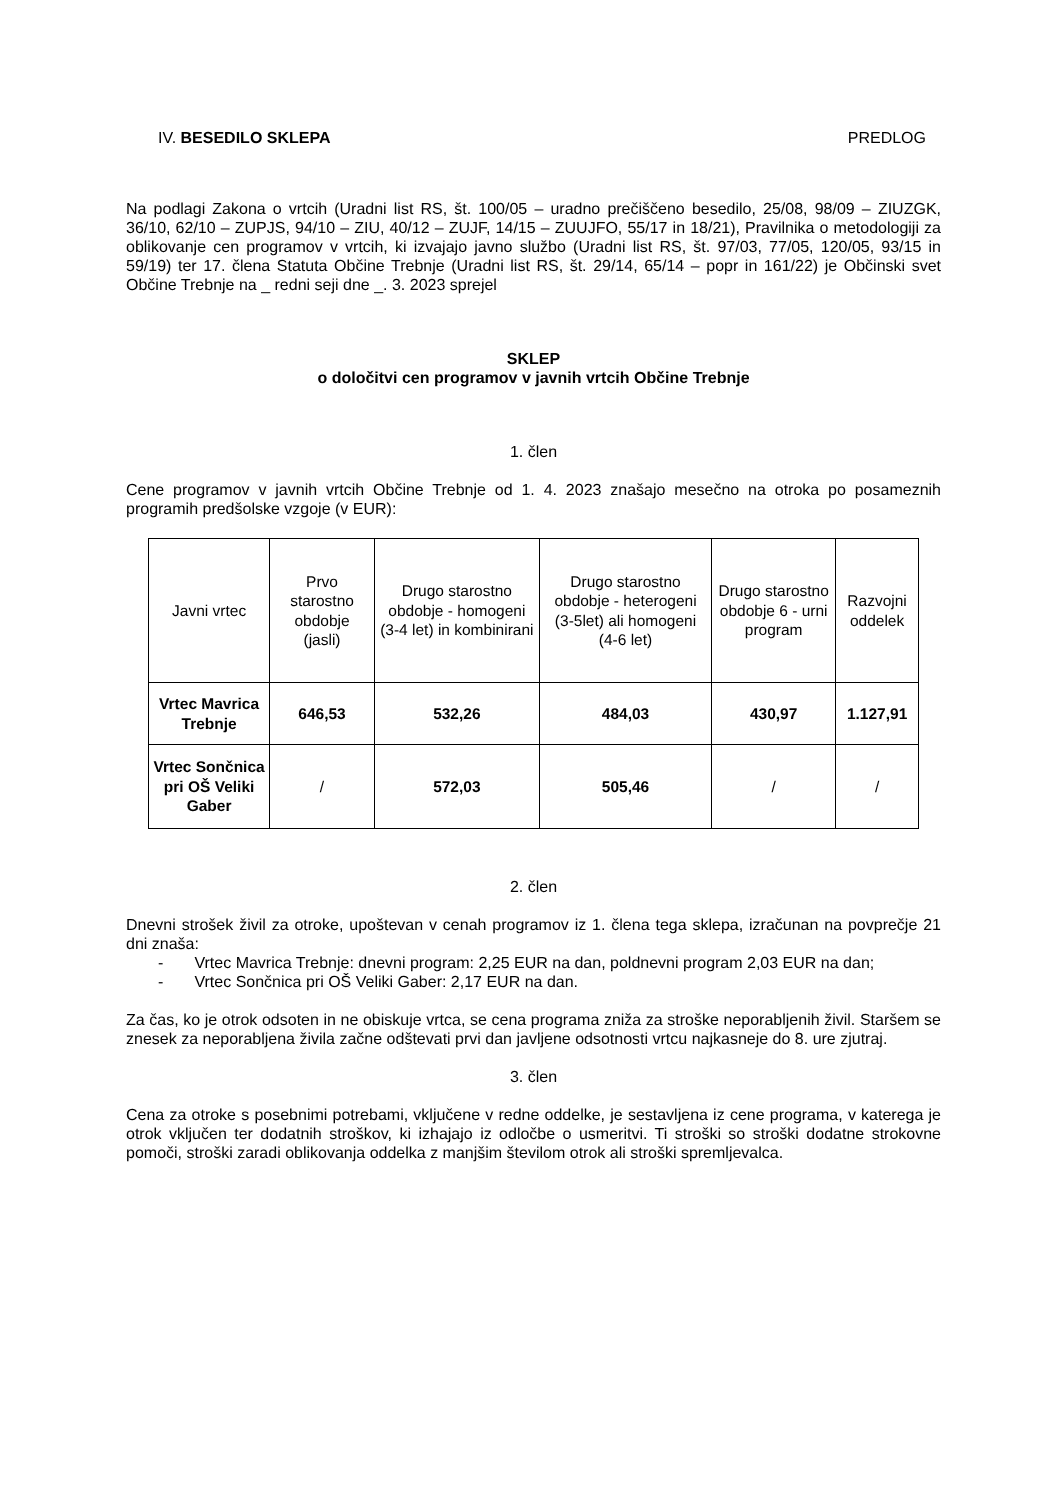IV. BESEDILO SKLEPA PREDLOG
Na podlagi Zakona o vrtcih (Uradni list RS, št. 100/05 – uradno prečiščeno besedilo, 25/08, 98/09 – ZIUZGK, 36/10, 62/10 – ZUPJS, 94/10 – ZIU, 40/12 – ZUJF, 14/15 – ZUUJFO, 55/17 in 18/21), Pravilnika o metodologiji za oblikovanje cen programov v vrtcih, ki izvajajo javno službo (Uradni list RS, št. 97/03, 77/05, 120/05, 93/15 in 59/19) ter 17. člena Statuta Občine Trebnje (Uradni list RS, št. 29/14, 65/14 – popr in 161/22) je Občinski svet Občine Trebnje na _ redni seji dne _. 3. 2023 sprejel
SKLEP
o določitvi cen programov v javnih vrtcih Občine Trebnje
1. člen
Cene programov v javnih vrtcih Občine Trebnje od 1. 4. 2023 znašajo mesečno na otroka po posameznih programih predšolske vzgoje (v EUR):
| Javni vrtec | Prvo starostno obdobje (jasli) | Drugo starostno obdobje - homogeni (3-4 let) in kombinirani | Drugo starostno obdobje - heterogeni (3-5let) ali homogeni (4-6 let) | Drugo starostno obdobje 6 - urni program | Razvojni oddelek |
| --- | --- | --- | --- | --- | --- |
| Vrtec Mavrica Trebnje | 646,53 | 532,26 | 484,03 | 430,97 | 1.127,91 |
| Vrtec Sončnica pri OŠ Veliki Gaber | / | 572,03 | 505,46 | / | / |
2. člen
Dnevni strošek živil za otroke, upoštevan v cenah programov iz 1. člena tega sklepa, izračunan na povprečje 21 dni znaša:
- Vrtec Mavrica Trebnje: dnevni program: 2,25 EUR na dan, poldnevni program 2,03 EUR na dan;
- Vrtec Sončnica pri OŠ Veliki Gaber: 2,17 EUR na dan.
Za čas, ko je otrok odsoten in ne obiskuje vrtca, se cena programa zniža za stroške neporabljenih živil. Staršem se znesek za neporabljena živila začne odštevati prvi dan javljene odsotnosti vrtcu najkasneje do 8. ure zjutraj.
3. člen
Cena za otroke s posebnimi potrebami, vključene v redne oddelke, je sestavljena iz cene programa, v katerega je otrok vključen ter dodatnih stroškov, ki izhajajo iz odločbe o usmeritvi. Ti stroški so stroški dodatne strokovne pomoči, stroški zaradi oblikovanja oddelka z manjšim številom otrok ali stroški spremljevalca.